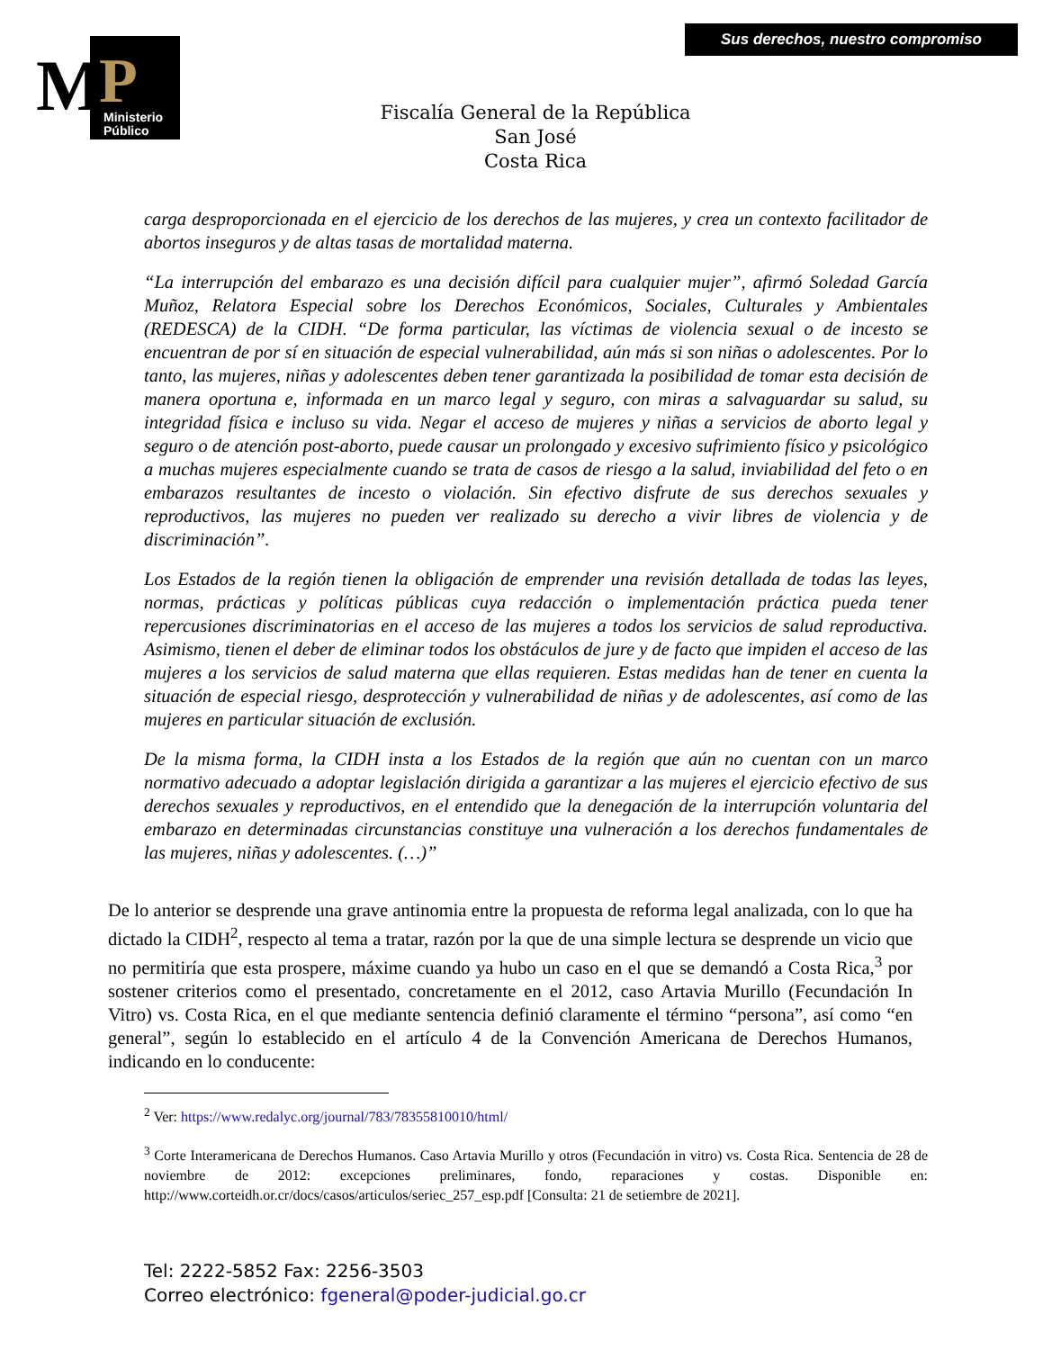M P
Ministerio
Público
Sus derechos, nuestro compromiso
Fiscalía General de la República
San José
Costa Rica
carga desproporcionada en el ejercicio de los derechos de las mujeres, y crea un contexto facilitador de abortos inseguros y de altas tasas de mortalidad materna.
“La interrupción del embarazo es una decisión difícil para cualquier mujer”, afirmó Soledad García Muñoz, Relatora Especial sobre los Derechos Económicos, Sociales, Culturales y Ambientales (REDESCA) de la CIDH. “De forma particular, las víctimas de violencia sexual o de incesto se encuentran de por sí en situación de especial vulnerabilidad, aún más si son niñas o adolescentes. Por lo tanto, las mujeres, niñas y adolescentes deben tener garantizada la posibilidad de tomar esta decisión de manera oportuna e, informada en un marco legal y seguro, con miras a salvaguardar su salud, su integridad física e incluso su vida. Negar el acceso de mujeres y niñas a servicios de aborto legal y seguro o de atención post-aborto, puede causar un prolongado y excesivo sufrimiento físico y psicológico a muchas mujeres especialmente cuando se trata de casos de riesgo a la salud, inviabilidad del feto o en embarazos resultantes de incesto o violación. Sin efectivo disfrute de sus derechos sexuales y reproductivos, las mujeres no pueden ver realizado su derecho a vivir libres de violencia y de discriminación”.
Los Estados de la región tienen la obligación de emprender una revisión detallada de todas las leyes, normas, prácticas y políticas públicas cuya redacción o implementación práctica pueda tener repercusiones discriminatorias en el acceso de las mujeres a todos los servicios de salud reproductiva. Asimismo, tienen el deber de eliminar todos los obstáculos de jure y de facto que impiden el acceso de las mujeres a los servicios de salud materna que ellas requieren. Estas medidas han de tener en cuenta la situación de especial riesgo, desprotección y vulnerabilidad de niñas y de adolescentes, así como de las mujeres en particular situación de exclusión.
De la misma forma, la CIDH insta a los Estados de la región que aún no cuentan con un marco normativo adecuado a adoptar legislación dirigida a garantizar a las mujeres el ejercicio efectivo de sus derechos sexuales y reproductivos, en el entendido que la denegación de la interrupción voluntaria del embarazo en determinadas circunstancias constituye una vulneración a los derechos fundamentales de las mujeres, niñas y adolescentes. (…)”
De lo anterior se desprende una grave antinomia entre la propuesta de reforma legal analizada, con lo que ha dictado la CIDH<sup>2</sup>, respecto al tema a tratar, razón por la que de una simple lectura se desprende un vicio que no permitiría que esta prospere, máxime cuando ya hubo un caso en el que se demandó a Costa Rica,<sup>3</sup> por sostener criterios como el presentado, concretamente en el 2012, caso Artavia Murillo (Fecundación In Vitro) vs. Costa Rica, en el que mediante sentencia definió claramente el término “persona”, así como “en general”, según lo establecido en el artículo 4 de la Convención Americana de Derechos Humanos, indicando en lo conducente:
<sup>2</sup> Ver: https://www.redalyc.org/journal/783/78355810010/html/
<sup>3</sup> Corte Interamericana de Derechos Humanos. Caso Artavia Murillo y otros (Fecundación in vitro) vs. Costa Rica. Sentencia de 28 de noviembre de 2012: excepciones preliminares, fondo, reparaciones y costas. Disponible en: http://www.corteidh.or.cr/docs/casos/articulos/seriec_257_esp.pdf [Consulta: 21 de setiembre de 2021].
Tel: 2222-5852 Fax: 2256-3503
Correo electrónico: fgeneral@poder-judicial.go.cr